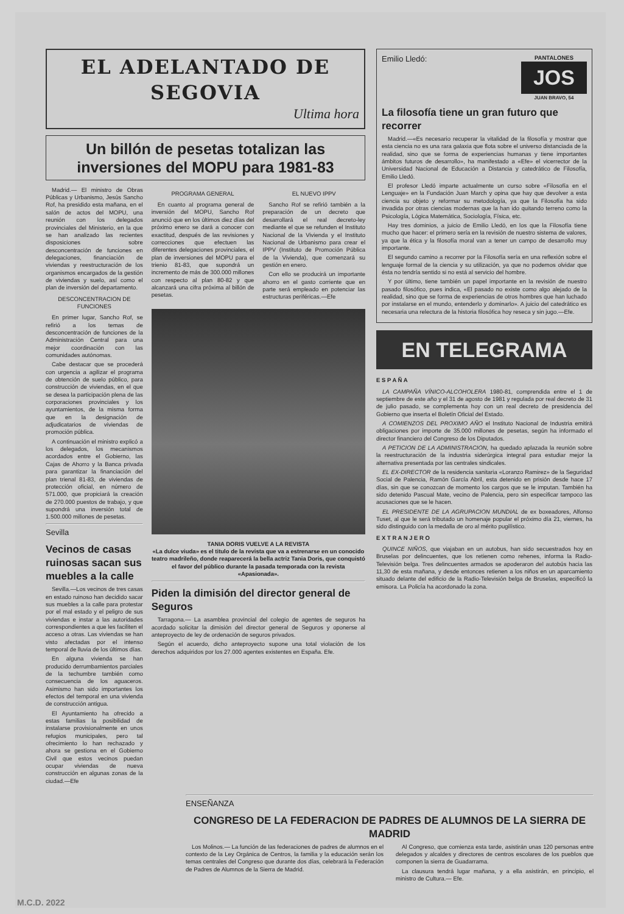EL ADELANTADO DE SEGOVIA
Ultima hora
Un billón de pesetas totalizan las inversiones del MOPU para 1981-83
Madrid.— El ministro de Obras Públicas y Urbanismo, Jesús Sancho Rof, ha presidido esta mañana, en el salón de actos del MOPU, una reunión con los delegados provinciales del Ministerio, en la que se han analizado las recientes disposiciones sobre desconcentración de funciones en delegaciones, financiación de viviendas y reestructuración de los organismos encargados de la gestión de viviendas y suelo, así como el plan de inversión del departamento.
DESCONCENTRACION DE FUNCIONES
En primer lugar, Sancho Rof, se refirió a los temas de desconcentración de funciones de la Administración Central para una mejor coordinación con las comunidades autónomas.
Cabe destacar que se procederá con urgencia a agilizar el programa de obtención de suelo público, para construcción de viviendas, en el que se desea la participación plena de las corporaciones provinciales y los ayuntamientos, de la misma forma que en la designación de adjudicatarios de viviendas de promoción pública.
A continuación el ministro explicó a los delegados, los mecanismos acordados entre el Gobierno, las Cajas de Ahorro y la Banca privada para garantizar la financiación del plan trienal 81-83, de viviendas de protección oficial, en número de 571.000, que propiciará la creación de 270.000 puestos de trabajo, y que supondrá una inversión total de 1.500.000 millones de pesetas.
Sevilla
Vecinos de casas ruinosas sacan sus muebles a la calle
Sevilla.—Los vecinos de tres casas en estado ruinoso han decidido sacar sus muebles a la calle para protestar por el mal estado y el peligro de sus viviendas e instar a las autoridades correspondientes a que les faciliten el acceso a otras. Las viviendas se han visto afectadas por el intenso temporal de lluvia de los últimos días.
En alguna vivienda se han producido derrumbamientos parciales de la techumbre también como consecuencia de los aguaceros. Asimismo han sido importantes los efectos del temporal en una vivienda de construcción antigua.
El Ayuntamiento ha ofrecido a estas familias la posibilidad de instalarse provisionalmente en unos refugios municipales, pero tal ofrecimiento lo han rechazado y ahora se gestiona en el Gobierno Civil que estos vecinos puedan ocupar viviendas de nueva construcción en algunas zonas de la ciudad.—Efe
PROGRAMA GENERAL
En cuanto al programa general de inversión del MOPU, Sancho Rof anunció que en los últimos diez días del próximo enero se dará a conocer con exactitud, después de las revisiones y correcciones que efectuen las diferentes delegaciones provinciales, el plan de inversiones del MOPU para el trienio 81-83, que supondrá un incremento de más de 300.000 millones con respecto al plan 80-82 y que alcanzará una cifra próxima al billón de pesetas.
EL NUEVO IPPV
Sancho Rof se refirió también a la preparación de un decreto que desarrollará el real decreto-ley mediante el que se refunden el Instituto Nacional de la Vivienda y el Instituto Nacional de Urbanismo para crear el IPPV (Instituto de Promoción Pública de la Vivienda), que comenzará su gestión en enero.
Con ello se producirá un importante ahorro en el gasto corriente que en parte será empleado en potenciar las estructuras periféricas.—Efe
TANIA DORIS VUELVE A LA REVISTA
«La dulce viuda» es el titulo de la revista que va a estrenarse en un conocido teatro madrileño, donde reaparecerá la bella actriz Tania Doris, que conquistó el favor del público durante la pasada temporada con la revista «Apasionada».
Piden la dimisión del director general de Seguros
Tarragona.— La asamblea provincial del colegio de agentes de seguros ha acordado solicitar la dimisión del director general de Seguros y oponerse al anteproyecto de ley de ordenación de seguros privados.
Según el acuerdo, dicho anteproyecto supone una total violación de los derechos adquiridos por los 27.000 agentes existentes en España. Efe.
Emilio Lledó:
PANTALONES
JOS
JUAN BRAVO, 54
La filosofía tiene un gran futuro que recorrer
Madrid.—«Es necesario recuperar la vitalidad de la filosofía y mostrar que esta ciencia no es una rara galaxia que flota sobre el universo distanciada de la realidad, sino que se forma de experiencias humanas y tiene importantes ámbitos futuros de desarrollo», ha manifestado a «Efe» el vicerrector de la Universidad Nacional de Educación a Distancia y catedrático de Filosofía, Emilio Lledó.
El profesor Lledó imparte actualmente un curso sobre «Filosofía en el Lenguaje» en la Fundación Juan March y opina que hay que devolver a esta ciencia su objeto y reformar su metodología, ya que la Filosofía ha sido invadida por otras ciencias modernas que la han ido quitando terreno como la Psicología, Lógica Matemática, Sociología, Física, etc.
Hay tres dominios, a juicio de Emilio Lledó, en los que la Filosofía tiene mucho que hacer: el primero sería en la revisión de nuestro sistema de valores, ya que la ética y la filosofía moral van a tener un campo de desarrollo muy importante.
El segundo camino a recorrer por la Filosofía sería en una reflexión sobre el lenguaje formal de la ciencia y su utilización, ya que no podemos olvidar que ésta no tendría sentido si no está al servicio del hombre.
Y por último, tiene también un papel importante en la revisión de nuestro pasado filosófico, pues indica, «El pasado no existe como algo alejado de la realidad, sino que se forma de experiencias de otros hombres que han luchado por instalarse en el mundo, entenderlo y dominarlo». A juicio del catedrático es necesaria una relectura de la historia filosófica hoy reseca y sin jugo.—Efe.
EN TELEGRAMA
E S P A Ñ A
LA CAMPAÑA VÍNICO-ALCOHOLERA 1980-81, comprendida entre el 1 de septiembre de este año y el 31 de agosto de 1981 y regulada por real decreto de 31 de julio pasado, se complementa hoy con un real decreto de presidencia del Gobierno que inserta el Boletín Oficial del Estado.
A COMIENZOS DEL PROXIMO AÑO el Instituto Nacional de Industria emitirá obligaciones por importe de 35.000 millones de pesetas, según ha informado el director financiero del Congreso de los Diputados.
A PETICION DE LA ADMINISTRACION, ha quedado aplazada la reunión sobre la reestructuración de la industria siderúrgica integral para estudiar mejor la alternativa presentada por las centrales sindicales.
EL EX-DIRECTOR de la residencia sanitaria «Loranzo Ramirez» de la Seguridad Social de Palencia, Ramón García Abril, esta detenido en prisión desde hace 17 días, sin que se conozcan de momento los cargos que se le imputan. También ha sido detenido Pascual Mate, vecino de Palencia, pero sin especificar tampoco las acusaciones que se le hacen.
EL PRESIDENTE DE LA AGRUPACION MUNDIAL de ex boxeadores, Alfonso Tuset, al que le será tributado un homenaje popular el próximo día 21, viernes, ha sido distinguido con la medalla de oro al mérito pugilístico.
E X T R A N J E R O
QUINCE NIÑOS, que viajaban en un autobus, han sido secuestrados hoy en Bruselas por delincuentes, que los retienen como rehenes, informa la Radio-Televisión belga. Tres delincuentes armados se apoderaron del autobús hacia las 11,30 de esta mañana, y desde entonces retienen a los niños en un aparcamiento situado delante del edificio de la Radio-Televisión belga de Bruselas, especificó la emisora. La Policía ha acordonado la zona.
ENSEÑANZA
CONGRESO DE LA FEDERACION DE PADRES DE ALUMNOS DE LA SIERRA DE MADRID
Los Molinos.— La función de las federaciones de padres de alumnos en el contexto de la Ley Orgánica de Centros, la familia y la educación serán los temas centrales del Congreso que durante dos días, celebrará la Federación de Padres de Alumnos de la Sierra de Madrid.
Al Congreso, que comienza esta tarde, asistirán unas 120 personas entre delegados y alcaldes y directores de centros escolares de los pueblos que componen la sierra de Guadarrama.
La clausura tendrá lugar mañana, y a ella asistirán, en principio, el ministro de Cultura.— Efe.
M.C.D. 2022